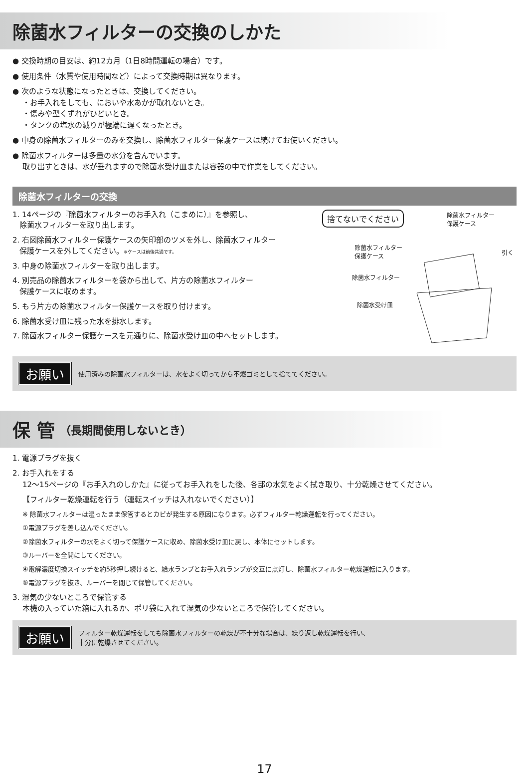除菌水フィルターの交換のしかた
● 交換時期の目安は、約12カ月（1日8時間運転の場合）です。
● 使用条件（水質や使用時間など）によって交換時期は異なります。
● 次のような状態になったときは、交換してください。
・お手入れをしても、においや水あかが取れないとき。
・傷みや型くずれがひどいとき。
・タンクの塩水の減りが極端に遅くなったとき。
● 中身の除菌水フィルターのみを交換し、除菌水フィルター保護ケースは続けてお使いください。
● 除菌水フィルターは多量の水分を含んでいます。
取り出すときは、水が垂れますので除菌水受け皿または容器の中で作業をしてください。
除菌水フィルターの交換
1. 14ページの『除菌水フィルターのお手入れ（こまめに）』を参照し、
除菌水フィルターを取り出します。
2. 右図除菌水フィルター保護ケースの矢印部のツメを外し、除菌水フィルター
保護ケースを外してください。※ケースは前後共通です。
3. 中身の除菌水フィルターを取り出します。
4. 別売品の除菌水フィルターを袋から出して、片方の除菌水フィルター
保護ケースに収めます。
5. もう片方の除菌水フィルター保護ケースを取り付けます。
6. 除菌水受け皿に残った水を排水します。
7. 除菌水フィルター保護ケースを元通りに、除菌水受け皿の中へセットします。
捨てないでください
除菌水フィルター
保護ケース
除菌水フィルター
保護ケース
引く
除菌水フィルター
除菌水受け皿
お願い 使用済みの除菌水フィルターは、水をよく切ってから不燃ゴミとして捨ててください。
保 管 （長期間使用しないとき）
1. 電源プラグを抜く
2. お手入れをする
12〜15ページの『お手入れのしかた』に従ってお手入れをした後、各部の水気をよく拭き取り、十分乾燥させてください。
【フィルター乾燥運転を行う（運転スイッチは入れないでください）】
※ 除菌水フィルターは湿ったまま保管するとカビが発生する原因になります。必ずフィルター乾燥運転を行ってください。
①電源プラグを差し込んでください。
②除菌水フィルターの水をよく切って保護ケースに収め、除菌水受け皿に戻し、本体にセットします。
③ルーバーを全開にしてください。
④電解濃度切換スイッチを約5秒押し続けると、給水ランプとお手入れランプが交互に点灯し、除菌水フィルター乾燥運転に入ります。
⑤電源プラグを抜き、ルーバーを閉じて保管してください。
3. 湿気の少ないところで保管する
本機の入っていた箱に入れるか、ポリ袋に入れて湿気の少ないところで保管してください。
お願い フィルター乾燥運転をしても除菌水フィルターの乾燥が不十分な場合は、繰り返し乾燥運転を行い、
十分に乾燥させてください。
17